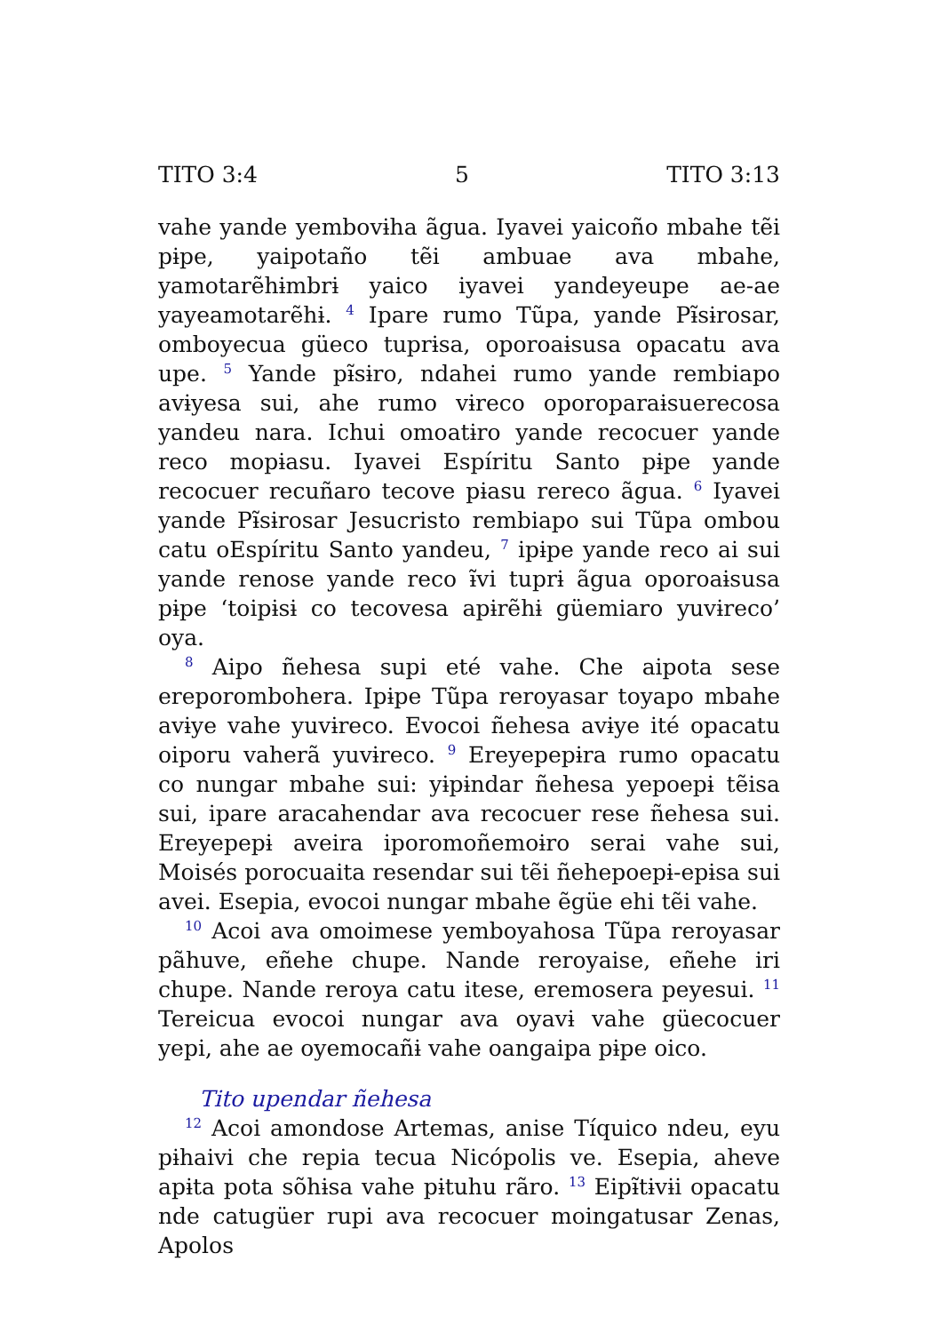TITO 3:4 5 TITO 3:13
vahe yande yembovɨha ãgua. Iyavei yaicoño mbahe tẽi pɨpe, yaipotaño tẽi ambuae ava mbahe, yamotarẽhɨmbrɨ yaico iyavei yandeyeupe ae-ae yayeamotarẽhɨ. <sup>4</sup> Ipare rumo Tũpa, yande Pɨ̃sɨrosar, omboyecua güeco tuprɨsa, oporoaɨsusa opacatu ava upe. <sup>5</sup> Yande pɨ̃sɨro, ndahei rumo yande rembiapo avɨyesa sui, ahe rumo vɨreco oporoparaɨsuerecosa yandeu nara. Ichui omoatɨro yande recocuer yande reco mopɨasu. Iyavei Espíritu Santo pɨpe yande recocuer recuñaro tecove pɨasu rereco ãgua. <sup>6</sup> Iyavei yande Pɨ̃sɨrosar Jesucristo rembiapo sui Tũpa ombou catu oEspíritu Santo yandeu, <sup>7</sup> ipɨpe yande reco ai sui yande renose yande reco ɨ̃vi tuprɨ ãgua oporoaɨsusa pɨpe ‘toipɨsɨ co tecovesa apɨrẽhɨ güemiaro yuvɨreco’ oya.
<sup>8</sup> Aipo ñehesa supi eté vahe. Che aipota sese ereporombohera. Ipɨpe Tũpa reroyasar toyapo mbahe avɨye vahe yuvɨreco. Evocoi ñehesa avɨye ité opacatu oiporu vaherã yuvɨreco. <sup>9</sup> Ereyepepɨra rumo opacatu co nungar mbahe sui: yɨpɨndar ñehesa yepoepɨ tẽisa sui, ipare aracahendar ava recocuer rese ñehesa sui. Ereyepepɨ aveira iporomoñemoɨro serai vahe sui, Moisés porocuaita resendar sui tẽi ñehepoepɨ-epɨsa sui avei. Esepia, evocoi nungar mbahe ẽgüe ehi tẽi vahe.
<sup>10</sup> Acoi ava omoimese yemboyahosa Tũpa reroyasar pãhuve, eñehe chupe. Nande reroyaise, eñehe iri chupe. Nande reroya catu itese, eremosera peyesui. <sup>11</sup> Tereicua evocoi nungar ava oyavɨ vahe güecocuer yepi, ahe ae oyemocañɨ vahe oangaipa pɨpe oico.
Tito upendar ñehesa
<sup>12</sup> Acoi amondose Artemas, anise Tíquico ndeu, eyu pɨhaivi che repia tecua Nicópolis ve. Esepia, aheve apɨta pota sõhɨsa vahe pɨtuhu rãro. <sup>13</sup> Eipɨ̃tɨvɨi opacatu nde catugüer rupi ava recocuer moingatusar Zenas, Apolos